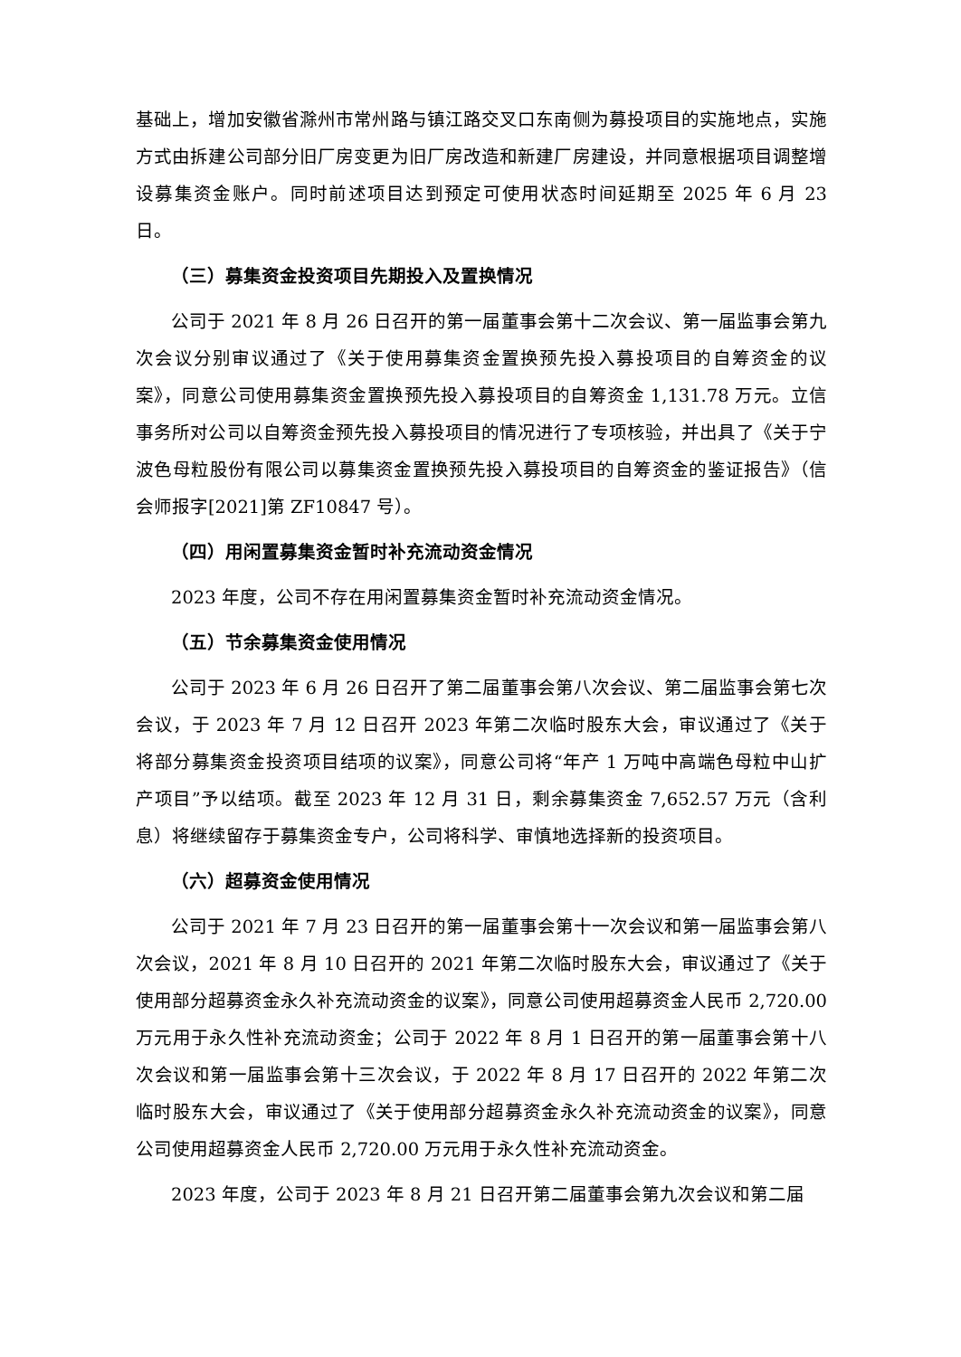基础上，增加安徽省滁州市常州路与镇江路交叉口东南侧为募投项目的实施地点，实施方式由拆建公司部分旧厂房变更为旧厂房改造和新建厂房建设，并同意根据项目调整增设募集资金账户。同时前述项目达到预定可使用状态时间延期至 2025 年 6 月 23 日。
（三）募集资金投资项目先期投入及置换情况
公司于 2021 年 8 月 26 日召开的第一届董事会第十二次会议、第一届监事会第九次会议分别审议通过了《关于使用募集资金置换预先投入募投项目的自筹资金的议案》，同意公司使用募集资金置换预先投入募投项目的自筹资金 1,131.78 万元。立信事务所对公司以自筹资金预先投入募投项目的情况进行了专项核验，并出具了《关于宁波色母粒股份有限公司以募集资金置换预先投入募投项目的自筹资金的鉴证报告》（信会师报字[2021]第 ZF10847 号）。
（四）用闲置募集资金暂时补充流动资金情况
2023 年度，公司不存在用闲置募集资金暂时补充流动资金情况。
（五）节余募集资金使用情况
公司于 2023 年 6 月 26 日召开了第二届董事会第八次会议、第二届监事会第七次会议，于 2023 年 7 月 12 日召开 2023 年第二次临时股东大会，审议通过了《关于将部分募集资金投资项目结项的议案》，同意公司将“年产 1 万吨中高端色母粒中山扩产项目”予以结项。截至 2023 年 12 月 31 日，剩余募集资金 7,652.57 万元（含利息）将继续留存于募集资金专户，公司将科学、审慎地选择新的投资项目。
（六）超募资金使用情况
公司于 2021 年 7 月 23 日召开的第一届董事会第十一次会议和第一届监事会第八次会议，2021 年 8 月 10 日召开的 2021 年第二次临时股东大会，审议通过了《关于使用部分超募资金永久补充流动资金的议案》，同意公司使用超募资金人民币 2,720.00 万元用于永久性补充流动资金；公司于 2022 年 8 月 1 日召开的第一届董事会第十八次会议和第一届监事会第十三次会议，于 2022 年 8 月 17 日召开的 2022 年第二次临时股东大会，审议通过了《关于使用部分超募资金永久补充流动资金的议案》，同意公司使用超募资金人民币 2,720.00 万元用于永久性补充流动资金。
2023 年度，公司于 2023 年 8 月 21 日召开第二届董事会第九次会议和第二届